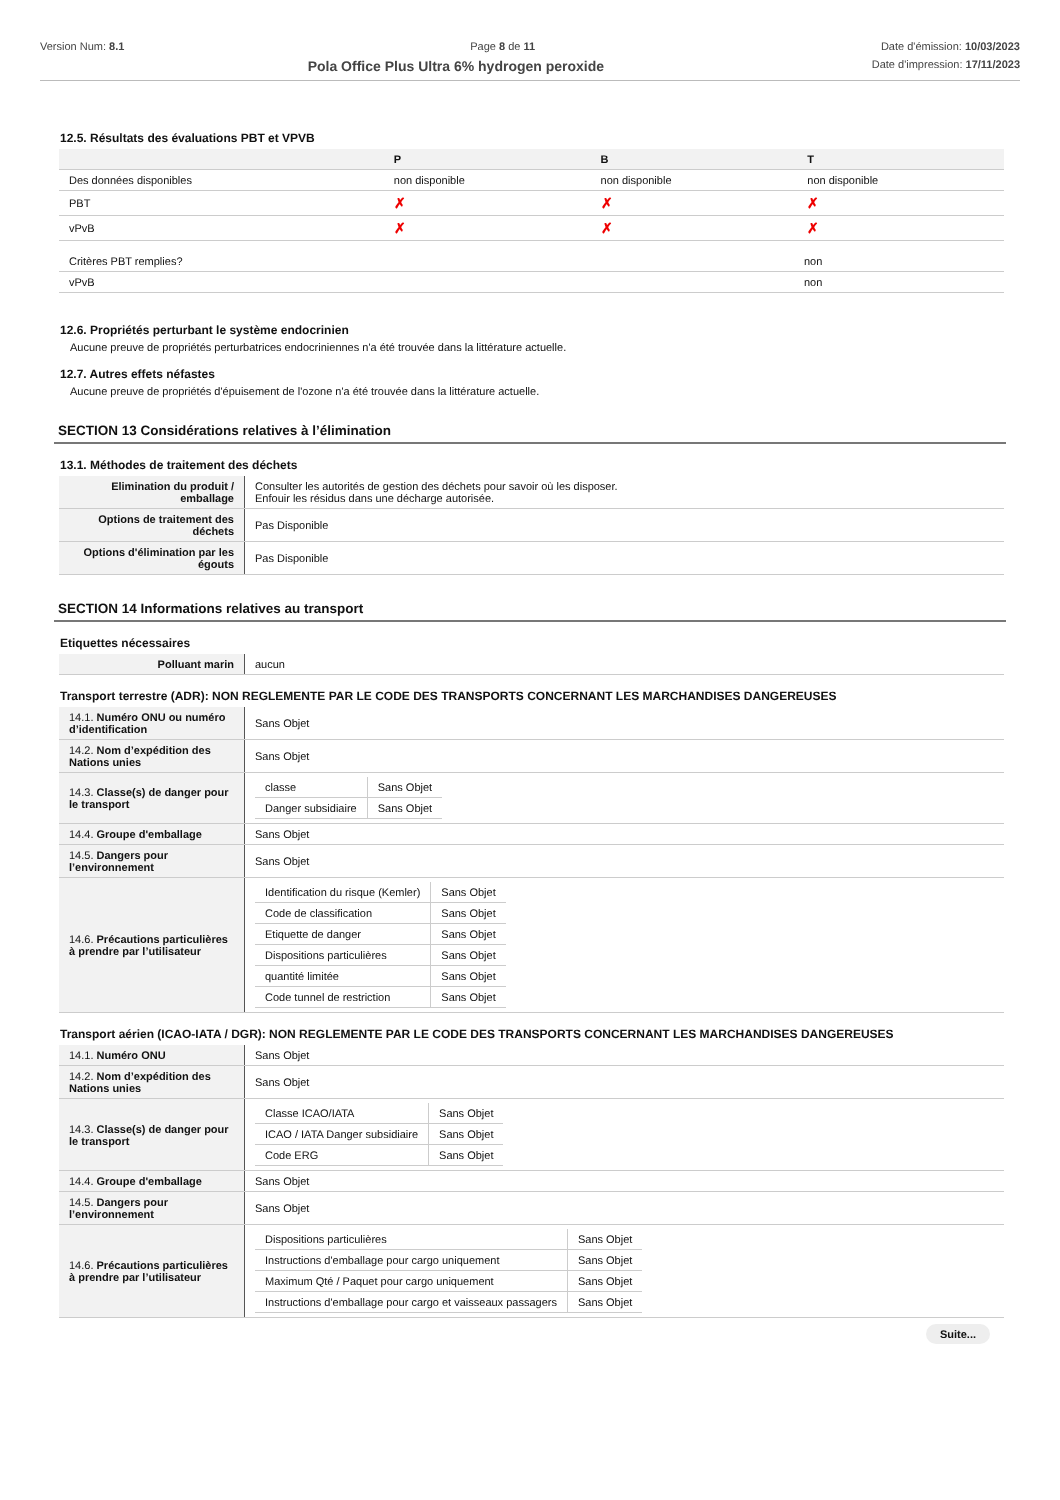Version Num: 8.1 Page 8 de 11 Date d'émission: 10/03/2023
Pola Office Plus Ultra 6% hydrogen peroxide Date d'impression: 17/11/2023
12.5. Résultats des évaluations PBT et VPVB
| | P | B | T |
| --- | --- | --- | --- |
| Des données disponibles | non disponible | non disponible | non disponible |
| PBT | ✗ | ✗ | ✗ |
| vPvB | ✗ | ✗ | ✗ |
| Critères PBT remplies? | non |
| vPvB | non |
12.6. Propriétés perturbant le système endocrinien
Aucune preuve de propriétés perturbatrices endocriniennes n'a été trouvée dans la littérature actuelle.
12.7. Autres effets néfastes
Aucune preuve de propriétés d'épuisement de l'ozone n'a été trouvée dans la littérature actuelle.
SECTION 13 Considérations relatives à l’élimination
13.1. Méthodes de traitement des déchets
| Elimination du produit / emballage | Consulter les autorités de gestion des déchets pour savoir où les disposer. Enfouir les résidus dans une décharge autorisée. |
| Options de traitement des déchets | Pas Disponible |
| Options d'élimination par les égouts | Pas Disponible |
SECTION 14 Informations relatives au transport
Etiquettes nécessaires
| Polluant marin | aucun |
Transport terrestre (ADR): NON REGLEMENTE PAR LE CODE DES TRANSPORTS CONCERNANT LES MARCHANDISES DANGEREUSES
| 14.1. Numéro ONU ou numéro d’identification | Sans Objet |
| 14.2. Nom d’expédition des Nations unies | Sans Objet |
| 14.3. Classe(s) de danger pour le transport | / classe / Sans Objet / / Danger subsidiaire / Sans Objet / |
| 14.4. Groupe d'emballage | Sans Objet |
| 14.5. Dangers pour l’environnement | Sans Objet |
| 14.6. Précautions particulières à prendre par l’utilisateur | / Identification du risque (Kemler) / Sans Objet / / Code de classification / Sans Objet / / Etiquette de danger / Sans Objet / / Dispositions particulières / Sans Objet / / quantité limitée / Sans Objet / / Code tunnel de restriction / Sans Objet / |
Transport aérien (ICAO-IATA / DGR): NON REGLEMENTE PAR LE CODE DES TRANSPORTS CONCERNANT LES MARCHANDISES DANGEREUSES
| 14.1. Numéro ONU | Sans Objet |
| 14.2. Nom d’expédition des Nations unies | Sans Objet |
| 14.3. Classe(s) de danger pour le transport | / Classe ICAO/IATA / Sans Objet / / ICAO / IATA Danger subsidiaire / Sans Objet / / Code ERG / Sans Objet / |
| 14.4. Groupe d'emballage | Sans Objet |
| 14.5. Dangers pour l’environnement | Sans Objet |
| 14.6. Précautions particulières à prendre par l’utilisateur | / Dispositions particulières / Sans Objet / / Instructions d'emballage pour cargo uniquement / Sans Objet / / Maximum Qté / Paquet pour cargo uniquement / Sans Objet / / Instructions d'emballage pour cargo et vaisseaux passagers / Sans Objet / |
Suite...